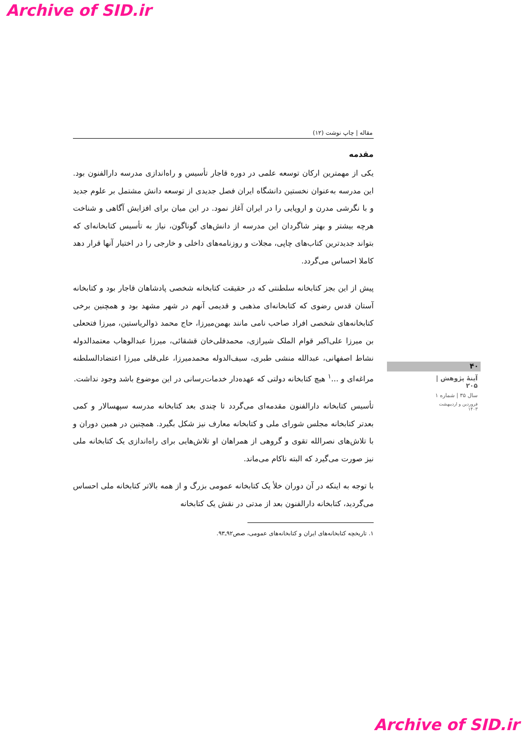Archive of SID.ir
مقاله | چاپ نوشت (۱۲)
مقدمه
یکی از مهمترین ارکان توسعه علمی در دوره قاجار تأسیس و راه‌اندازی مدرسه دارالفنون بود. این مدرسه به‌عنوان نخستین دانشگاه ایران فصل جدیدی از توسعه دانش مشتمل بر علوم جدید و با نگرشی مدرن و اروپایی را در ایران آغاز نمود. در این میان برای افزایش آگاهی و شناخت هرچه بیشتر و بهتر شاگردان این مدرسه از دانش‌های گوناگون، نیاز به تأسیس کتابخانه‌ای که بتواند جدیدترین کتاب‌های چاپی، مجلات و روزنامه‌های داخلی و خارجی را در اختیار آنها قرار دهد کاملا احساس می‌گردد.
پیش از این بجز کتابخانه سلطنتی که در حقیقت کتابخانه شخصی پادشاهان قاجار بود و کتابخانه آستان قدس رضوی که کتابخانه‌ای مذهبی و قدیمی آنهم در شهر مشهد بود و همچنین برخی کتابخانه‌های شخصی افراد صاحب نامی مانند بهمن‌میرزا، حاج محمد ذوالریاستین، میرزا فتحعلی بن میرزا علی‌اکبر قوام الملک شیرازی، محمدقلی‌خان قشقائی، میرزا عبدالوهاب معتمدالدوله نشاط اصفهانی، عبدالله منشی طبری، سیف‌الدوله محمدمیرزا، علی‌قلی میرزا اعتضادالسلطنه مراغه‌ای و ...<sup>۱</sup> هیچ کتابخانه دولتی که عهده‌دار خدمات‌رسانی در این موضوع باشد وجود نداشت.
تأسیس کتابخانه دارالفنون مقدمه‌ای می‌گردد تا چندی بعد کتابخانه مدرسه سپهسالار و کمی بعدتر کتابخانه مجلس شورای ملی و کتابخانه معارف نیز شکل بگیرد. همچنین در همین دوران و با تلاش‌های نصرالله تقوی و گروهی از همراهان او تلاش‌هایی برای راه‌اندازی یک کتابخانه ملی نیز صورت می‌گیرد که البته ناکام می‌ماند.
با توجه به اینکه در آن دوران خلأ یک کتابخانه عمومی بزرگ و از همه بالاتر کتابخانه ملی احساس می‌گردید، کتابخانه دارالفنون بعد از مدتی در نقش یک کتابخانه
۱. تاریخچه کتابخانه‌های ایران و کتابخانه‌های عمومی، صص۹۲ـ۹۳.
۴۰
آینهٔ پژوهش | ۲۰۵
سال ۳۵ | شماره ۱
فروردین و اردیبهشت ۱۴۰۳
Archive of SID.ir